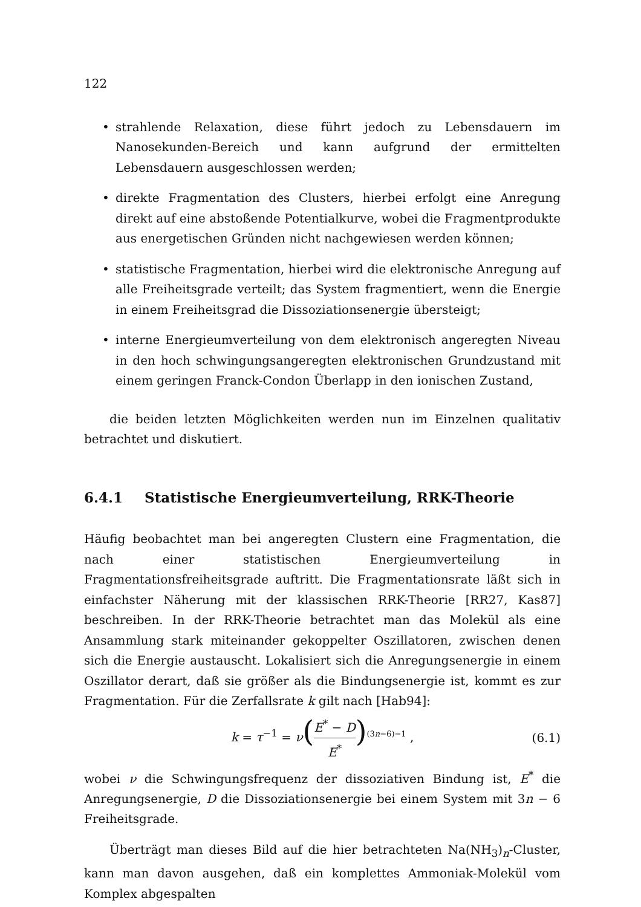122
• strahlende Relaxation, diese führt jedoch zu Lebensdauern im Nanosekunden-Bereich und kann aufgrund der ermittelten Lebensdauern ausgeschlossen werden;
• direkte Fragmentation des Clusters, hierbei erfolgt eine Anregung direkt auf eine abstoßende Potentialkurve, wobei die Fragmentprodukte aus energetischen Gründen nicht nachgewiesen werden können;
• statistische Fragmentation, hierbei wird die elektronische Anregung auf alle Freiheitsgrade verteilt; das System fragmentiert, wenn die Energie in einem Freiheitsgrad die Dissoziationsenergie übersteigt;
• interne Energieumverteilung von dem elektronisch angeregten Niveau in den hoch schwingungsangeregten elektronischen Grundzustand mit einem geringen Franck-Condon Überlapp in den ionischen Zustand,
die beiden letzten Möglichkeiten werden nun im Einzelnen qualitativ betrachtet und diskutiert.
6.4.1 Statistische Energieumverteilung, RRK-Theorie
Häufig beobachtet man bei angeregten Clustern eine Fragmentation, die nach einer statistischen Energieumverteilung in Fragmentationsfreiheitsgrade auftritt. Die Fragmentationsrate läßt sich in einfachster Näherung mit der klassischen RRK-Theorie [RR27, Kas87] beschreiben. In der RRK-Theorie betrachtet man das Molekül als eine Ansammlung stark miteinander gekoppelter Oszillatoren, zwischen denen sich die Energie austauscht. Lokalisiert sich die Anregungsenergie in einem Oszillator derart, daß sie größer als die Bindungsenergie ist, kommt es zur Fragmentation. Für die Zerfallsrate k gilt nach [Hab94]:
k = τ<sup>−1</sup> = ν(E<sup>*</sup> − D E<sup>*</sup>)<sup>(3n−6)−1</sup> , (6.1)
wobei ν die Schwingungsfrequenz der dissoziativen Bindung ist, E<sup>*</sup> die Anregungsenergie, D die Dissoziationsenergie bei einem System mit 3n − 6 Freiheitsgrade.
Überträgt man dieses Bild auf die hier betrachteten Na(NH<sub>3</sub>)<sub>n</sub>-Cluster, kann man davon ausgehen, daß ein komplettes Ammoniak-Molekül vom Komplex abgespalten